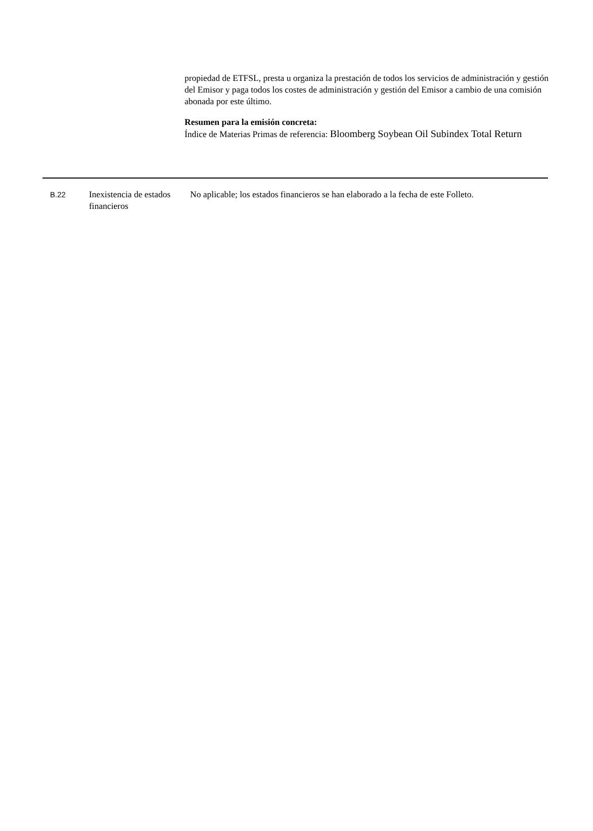propiedad de ETFSL, presta u organiza la prestación de todos los servicios de administración y gestión del Emisor y paga todos los costes de administración y gestión del Emisor a cambio de una comisión abonada por este último.
Resumen para la emisión concreta:
Índice de Materias Primas de referencia: Bloomberg Soybean Oil Subindex Total Return
B.22
Inexistencia de estados financieros
No aplicable; los estados financieros se han elaborado a la fecha de este Folleto.